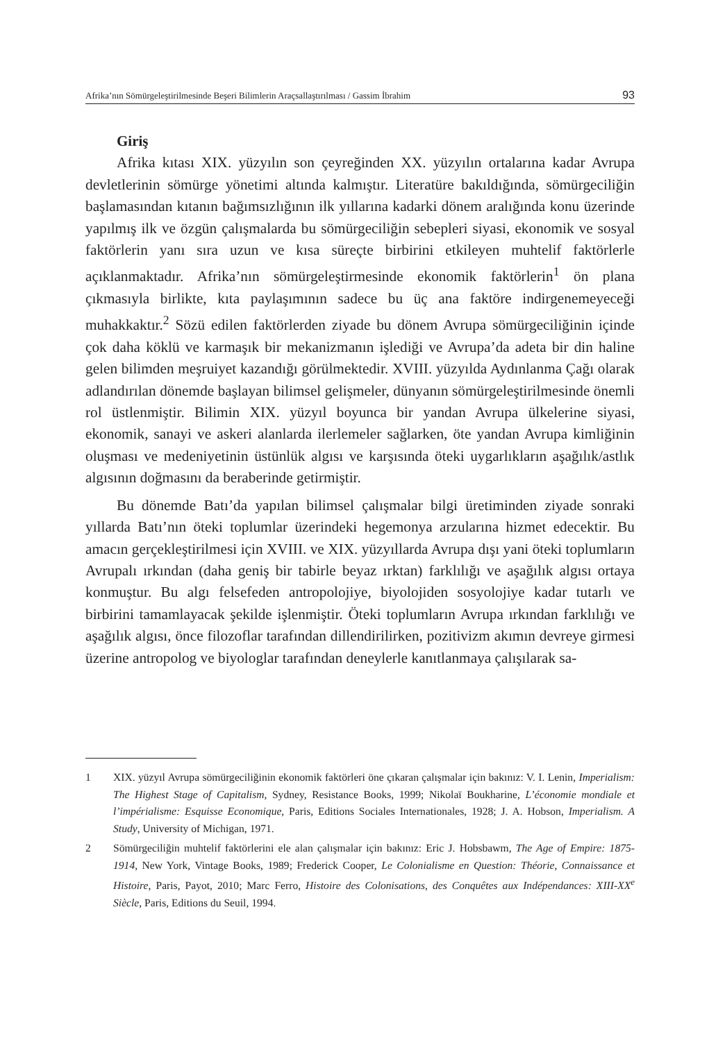Afrika’nın Sömürgeleştirilmesinde Beşeri Bilimlerin Araçsallaştırılması / Gassim İbrahim 93
Giriş
Afrika kıtası XIX. yüzyılın son çeyreğinden XX. yüzyılın ortalarına kadar Avrupa devletlerinin sömürge yönetimi altında kalmıştır. Literatüre bakıldığında, sömürgeciliğin başlamasından kıtanın bağımsızlığının ilk yıllarına kadarki dönem aralığında konu üzerinde yapılmış ilk ve özgün çalışmalarda bu sömürgeciliğin sebepleri siyasi, ekonomik ve sosyal faktörlerin yanı sıra uzun ve kısa süreçte birbirini etkileyen muhtelif faktörlerle açıklanmaktadır. Afrika’nın sömürgeleştirmesinde ekonomik faktörlerin<sup>1</sup> ön plana çıkmasıyla birlikte, kıta paylaşımının sadece bu üç ana faktöre indirgenemeyeceği muhakkaktır.<sup>2</sup> Sözü edilen faktörlerden ziyade bu dönem Avrupa sömürgeciliğinin içinde çok daha köklü ve karmaşık bir mekanizmanın işlediği ve Avrupa’da adeta bir din haline gelen bilimden meşruiyet kazandığı görülmektedir. XVIII. yüzyılda Aydınlanma Çağı olarak adlandırılan dönemde başlayan bilimsel gelişmeler, dünyanın sömürgeleştirilmesinde önemli rol üstlenmiştir. Bilimin XIX. yüzyıl boyunca bir yandan Avrupa ülkelerine siyasi, ekonomik, sanayi ve askeri alanlarda ilerlemeler sağlarken, öte yandan Avrupa kimliğinin oluşması ve medeniyetinin üstünlük algısı ve karşısında öteki uygarlıkların aşağılık/astlık algısının doğmasını da beraberinde getirmiştir.
Bu dönemde Batı’da yapılan bilimsel çalışmalar bilgi üretiminden ziyade sonraki yıllarda Batı’nın öteki toplumlar üzerindeki hegemonya arzularına hizmet edecektir. Bu amacın gerçekleştirilmesi için XVIII. ve XIX. yüzyıllarda Avrupa dışı yani öteki toplumların Avrupalı ırkından (daha geniş bir tabirle beyaz ırktan) farklılığı ve aşağılık algısı ortaya konmuştur. Bu algı felsefeden antropolojiye, biyolojiden sosyolojiye kadar tutarlı ve birbirini tamamlayacak şekilde işlenmiştir. Öteki toplumların Avrupa ırkından farklılığı ve aşağılık algısı, önce filozoflar tarafından dillendirilirken, pozitivizm akımın devreye girmesi üzerine antropolog ve biyologlar tarafından deneylerle kanıtlanmaya çalışılarak sa-
1 XIX. yüzyıl Avrupa sömürgeciliğinin ekonomik faktörleri öne çıkaran çalışmalar için bakınız: V. I. Lenin, Imperialism: The Highest Stage of Capitalism, Sydney, Resistance Books, 1999; Nikolaï Boukharine, L’économie mondiale et l’impérialisme: Esquisse Economique, Paris, Editions Sociales Internationales, 1928; J. A. Hobson, Imperialism. A Study, University of Michigan, 1971.
2 Sömürgeciliğin muhtelif faktörlerini ele alan çalışmalar için bakınız: Eric J. Hobsbawm, The Age of Empire: 1875-1914, New York, Vintage Books, 1989; Frederick Cooper, Le Colonialisme en Question: Théorie, Connaissance et Histoire, Paris, Payot, 2010; Marc Ferro, Histoire des Colonisations, des Conquêtes aux Indépendances: XIII-XX<sup>e</sup> Siècle, Paris, Editions du Seuil, 1994.